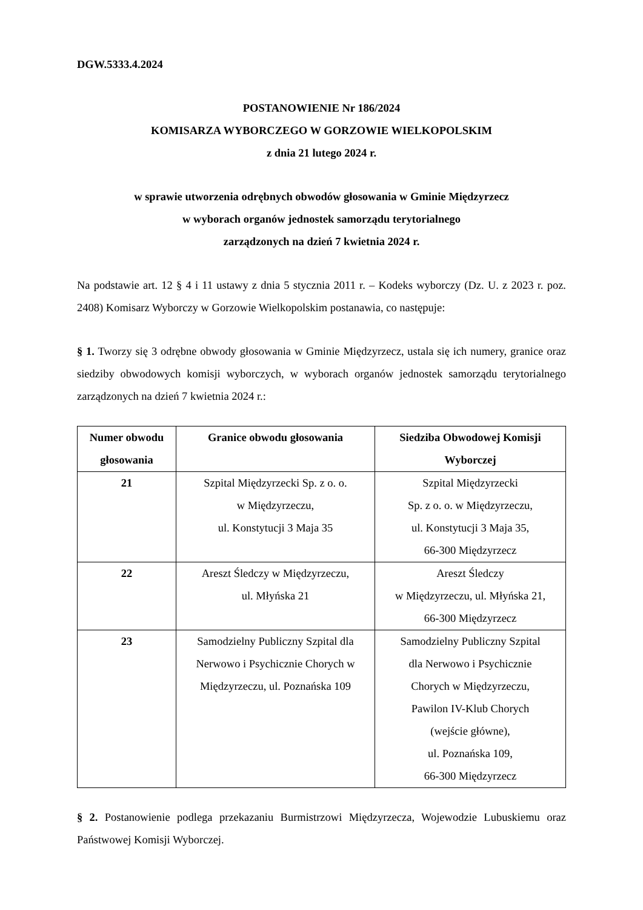DGW.5333.4.2024
POSTANOWIENIE Nr 186/2024
KOMISARZA WYBORCZEGO W GORZOWIE WIELKOPOLSKIM
z dnia 21 lutego 2024 r.
w sprawie utworzenia odrębnych obwodów głosowania w Gminie Międzyrzecz
w wyborach organów jednostek samorządu terytorialnego
zarządzonych na dzień 7 kwietnia 2024 r.
Na podstawie art. 12 § 4 i 11 ustawy z dnia 5 stycznia 2011 r. – Kodeks wyborczy (Dz. U. z 2023 r. poz. 2408) Komisarz Wyborczy w Gorzowie Wielkopolskim postanawia, co następuje:
§ 1. Tworzy się 3 odrębne obwody głosowania w Gminie Międzyrzecz, ustala się ich numery, granice oraz siedziby obwodowych komisji wyborczych, w wyborach organów jednostek samorządu terytorialnego zarządzonych na dzień 7 kwietnia 2024 r.:
| Numer obwodu głosowania | Granice obwodu głosowania | Siedziba Obwodowej Komisji Wyborczej |
| --- | --- | --- |
| 21 | Szpital Międzyrzecki Sp. z o. o. w Międzyrzeczu, ul. Konstytucji 3 Maja 35 | Szpital Międzyrzecki Sp. z o. o. w Międzyrzeczu, ul. Konstytucji 3 Maja 35, 66-300 Międzyrzecz |
| 22 | Areszt Śledczy w Międzyrzeczu, ul. Młyńska 21 | Areszt Śledczy w Międzyrzeczu, ul. Młyńska 21, 66-300 Międzyrzecz |
| 23 | Samodzielny Publiczny Szpital dla Nerwowo i Psychicznie Chorych w Międzyrzeczu, ul. Poznańska 109 | Samodzielny Publiczny Szpital dla Nerwowo i Psychicznie Chorych w Międzyrzeczu, Pawilon IV-Klub Chorych (wejście główne), ul. Poznańska 109, 66-300 Międzyrzecz |
§ 2. Postanowienie podlega przekazaniu Burmistrzowi Międzyrzecza, Wojewodzie Lubuskiemu oraz Państwowej Komisji Wyborczej.